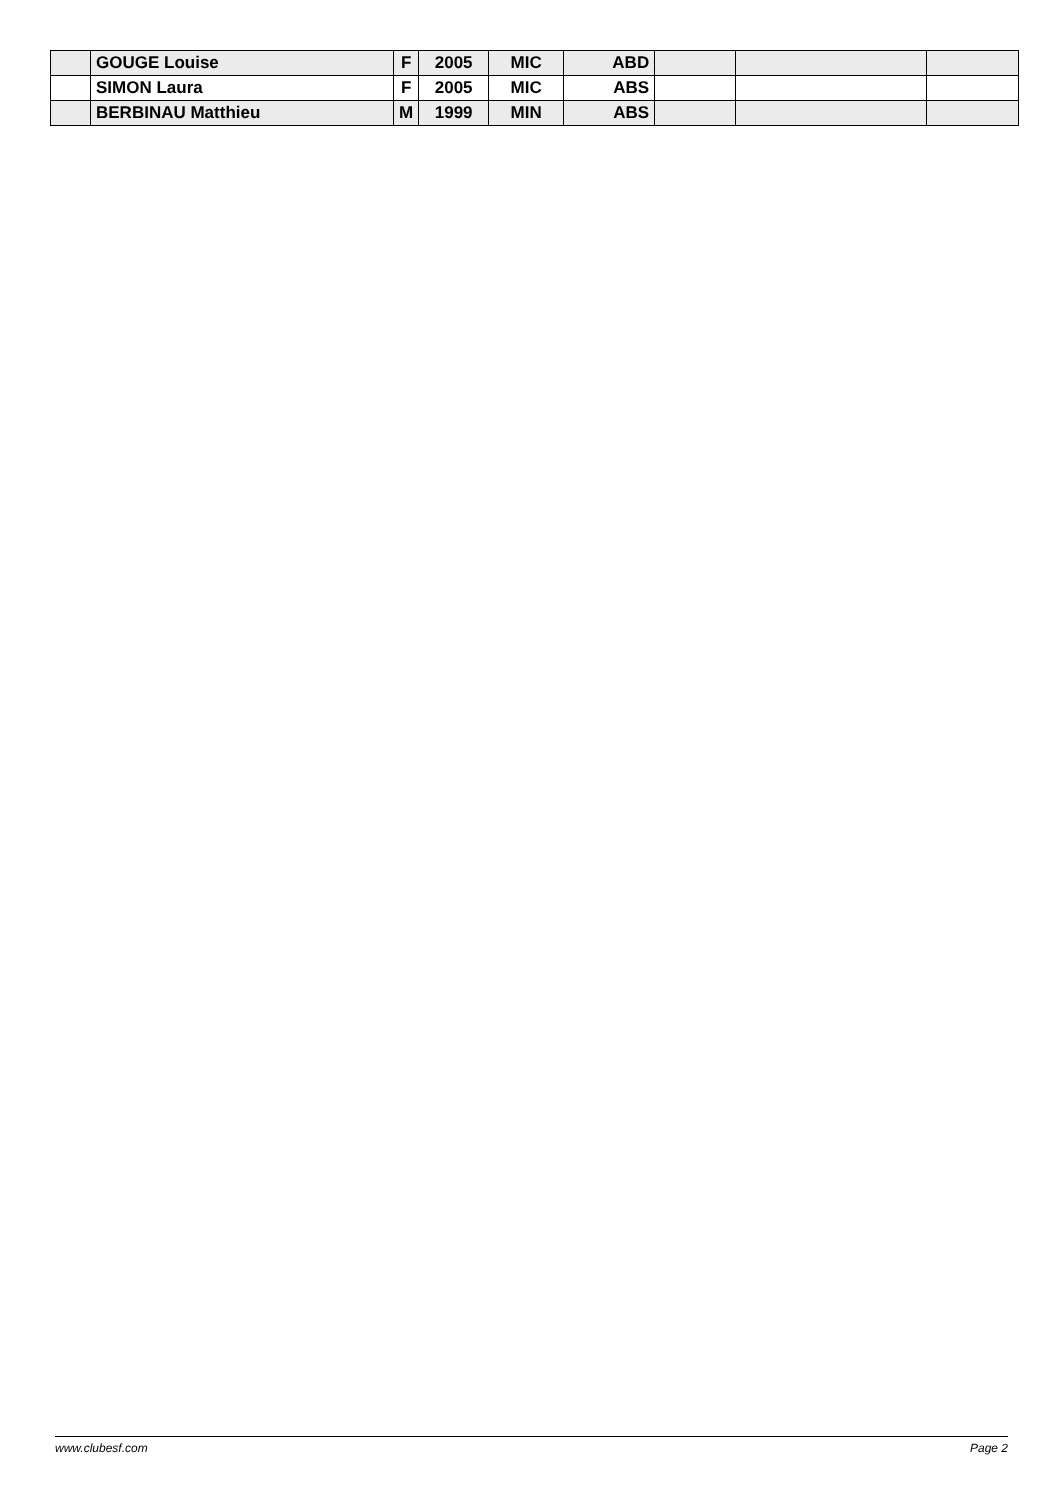| | GOUGE Louise | F | 2005 | MIC | ABD | | | |
| | SIMON Laura | F | 2005 | MIC | ABS | | | |
| | BERBINAU Matthieu | M | 1999 | MIN | ABS | | | |
www.clubesf.com Page 2